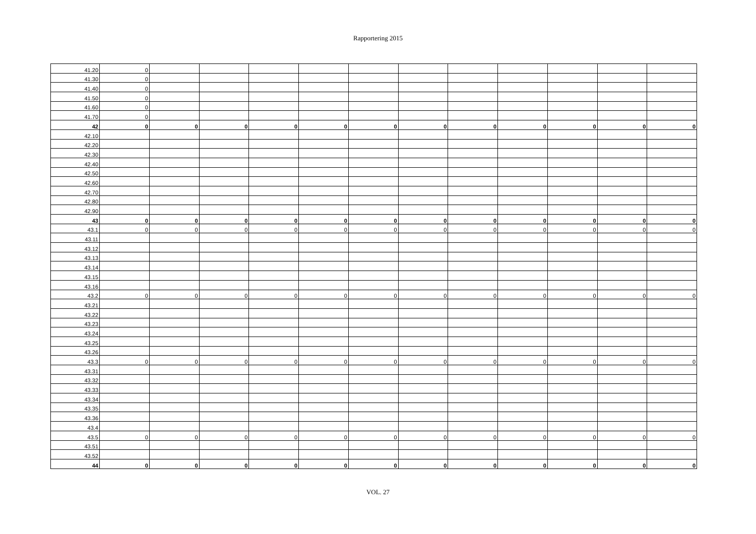Rapportering 2015
| 41.20 | 0 | | | | | | | | | | | |
| 41.30 | 0 | | | | | | | | | | | |
| 41.40 | 0 | | | | | | | | | | | |
| 41.50 | 0 | | | | | | | | | | | |
| 41.60 | 0 | | | | | | | | | | | |
| 41.70 | 0 | | | | | | | | | | | |
| 42 | 0 | 0 | 0 | 0 | 0 | 0 | 0 | 0 | 0 | 0 | 0 | 0 |
| 42.10 | | | | | | | | | | | | |
| 42.20 | | | | | | | | | | | | |
| 42.30 | | | | | | | | | | | | |
| 42.40 | | | | | | | | | | | | |
| 42.50 | | | | | | | | | | | | |
| 42.60 | | | | | | | | | | | | |
| 42.70 | | | | | | | | | | | | |
| 42.80 | | | | | | | | | | | | |
| 42.90 | | | | | | | | | | | | |
| 43 | 0 | 0 | 0 | 0 | 0 | 0 | 0 | 0 | 0 | 0 | 0 | 0 |
| 43.1 | 0 | 0 | 0 | 0 | 0 | 0 | 0 | 0 | 0 | 0 | 0 | 0 |
| 43.11 | | | | | | | | | | | | |
| 43.12 | | | | | | | | | | | | |
| 43.13 | | | | | | | | | | | | |
| 43.14 | | | | | | | | | | | | |
| 43.15 | | | | | | | | | | | | |
| 43.16 | | | | | | | | | | | | |
| 43.2 | 0 | 0 | 0 | 0 | 0 | 0 | 0 | 0 | 0 | 0 | 0 | 0 |
| 43.21 | | | | | | | | | | | | |
| 43.22 | | | | | | | | | | | | |
| 43.23 | | | | | | | | | | | | |
| 43.24 | | | | | | | | | | | | |
| 43.25 | | | | | | | | | | | | |
| 43.26 | | | | | | | | | | | | |
| 43.3 | 0 | 0 | 0 | 0 | 0 | 0 | 0 | 0 | 0 | 0 | 0 | 0 |
| 43.31 | | | | | | | | | | | | |
| 43.32 | | | | | | | | | | | | |
| 43.33 | | | | | | | | | | | | |
| 43.34 | | | | | | | | | | | | |
| 43.35 | | | | | | | | | | | | |
| 43.36 | | | | | | | | | | | | |
| 43.4 | | | | | | | | | | | | |
| 43.5 | 0 | 0 | 0 | 0 | 0 | 0 | 0 | 0 | 0 | 0 | 0 | 0 |
| 43.51 | | | | | | | | | | | | |
| 43.52 | | | | | | | | | | | | |
| 44 | 0 | 0 | 0 | 0 | 0 | 0 | 0 | 0 | 0 | 0 | 0 | 0 |
VOL. 27